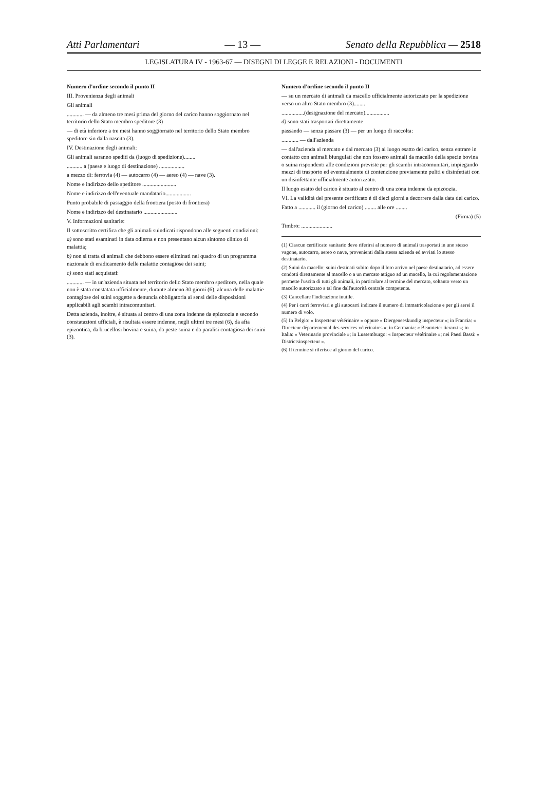Atti Parlamentari — 13 — Senato della Repubblica — 2518
LEGISLATURA IV - 1963-67 — DISEGNI DI LEGGE E RELAZIONI - DOCUMENTI
Numero d'ordine secondo il punto II
III. Provenienza degli animali
Gli animali
............ — da almeno tre mesi prima del giorno del carico hanno soggiornato nel territorio dello Stato membro speditore (3)
— di età inferiore a tre mesi hanno soggiornato nel territorio dello Stato membro speditore sin dalla nascita (3).
IV. Destinazione degli animali:
Gli animali saranno spediti da (luogo di spedizione)........
........... a (paese e luogo di destinazione) ..................
a mezzo di: ferrovia (4) — autocarro (4) — aereo (4) — nave (3).
Nome e indirizzo dello speditore ........................
Nome e indirizzo dell'eventuale mandatario..................
Punto probabile di passaggio della frontiera (posto di frontiera)
Nome e indirizzo del destinatario ........................
V. Informazioni sanitarie:
Il sottoscritto certifica che gli animali suindicati rispondono alle seguenti condizioni:
a) sono stati esaminati in data odierna e non presentano alcun sintomo clinico di malattia;
b) non si tratta di animali che debbono essere eliminati nel quadro di un programma nazionale di eradicamento delle malattie contagiose dei suini;
c) sono stati acquistati:
............ — in un'azienda situata nel territorio dello Stato membro speditore, nella quale non è stata constatata ufficialmente, durante almeno 30 giorni (6), alcuna delle malattie contagiose dei suini soggette a denuncia obbligatoria ai sensi delle disposizioni applicabili agli scambi intracomunitari.
Detta azienda, inoltre, è situata al centro di una zona indenne da epizoozia e secondo constatazioni ufficiali, è risultata essere indenne, negli ultimi tre mesi (6), da afta epizootica, da brucellosi bovina e suina, da peste suina e da paralisi contagiosa dei suini (3).
Numero d'ordine secondo il punto II
— su un mercato di animali da macello ufficialmente autorizzato per la spedizione verso un altro Stato membro (3)........
................(designazione del mercato).................
d) sono stati trasportati direttamente
passando — senza passare (3) — per un luogo di raccolta:
............ — dall'azienda
— dall'azienda al mercato e dal mercato (3) al luogo esatto del carico, senza entrare in contatto con animali biungulati che non fossero animali da macello della specie bovina o suina rispondenti alle condizioni previste per gli scambi intracomunitari, impiegando mezzi di trasporto ed eventualmente di contenzione previamente puliti e disinfettati con un disinfettante ufficialmente autorizzato.
Il luogo esatto del carico è situato al centro di una zona indenne da epizoozia.
VI. La validità del presente certificato è di dieci giorni a decorrere dalla data del carico.
Fatto a ............ il (giorno del carico) ........ alle ore ........
(Firma) (5)
Timbro: ......................
(1) Ciascun certificato sanitario deve riferirsi al numero di animali trasportati in uno stesso vagone, autocarro, aereo o nave, provenienti dalla stessa azienda ed avviati lo stesso destinatario.
(2) Suini da macello: suini destinati subito dopo il loro arrivo nel paese destinatario, ad essere condotti direttamente al macello o a un mercato attiguo ad un macello, la cui regolamentazione permette l'uscita di tutti gli animali, in particolare al termine del mercato, soltanto verso un macello autorizzato a tal fine dall'autorità centrale competente.
(3) Cancellare l'indicazione inutile.
(4) Per i carri ferroviari e gli autocarri indicare il numero di immatricolazione e per gli aerei il numero di volo.
(5) In Belgio: « Inspecteur vétérinaire » oppure « Diergeneeskundig inspecteur »; in Francia: « Directeur départemental des services vétérinaires »; in Germania: « Beamteter tierarzt »; in Italia: « Veterinario provinciale »; in Lussemburgo: « Inspecteur vétérinaire »; nei Paesi Bassi: « Districtsinspecteur ».
(6) Il termine si riferisce al giorno del carico.